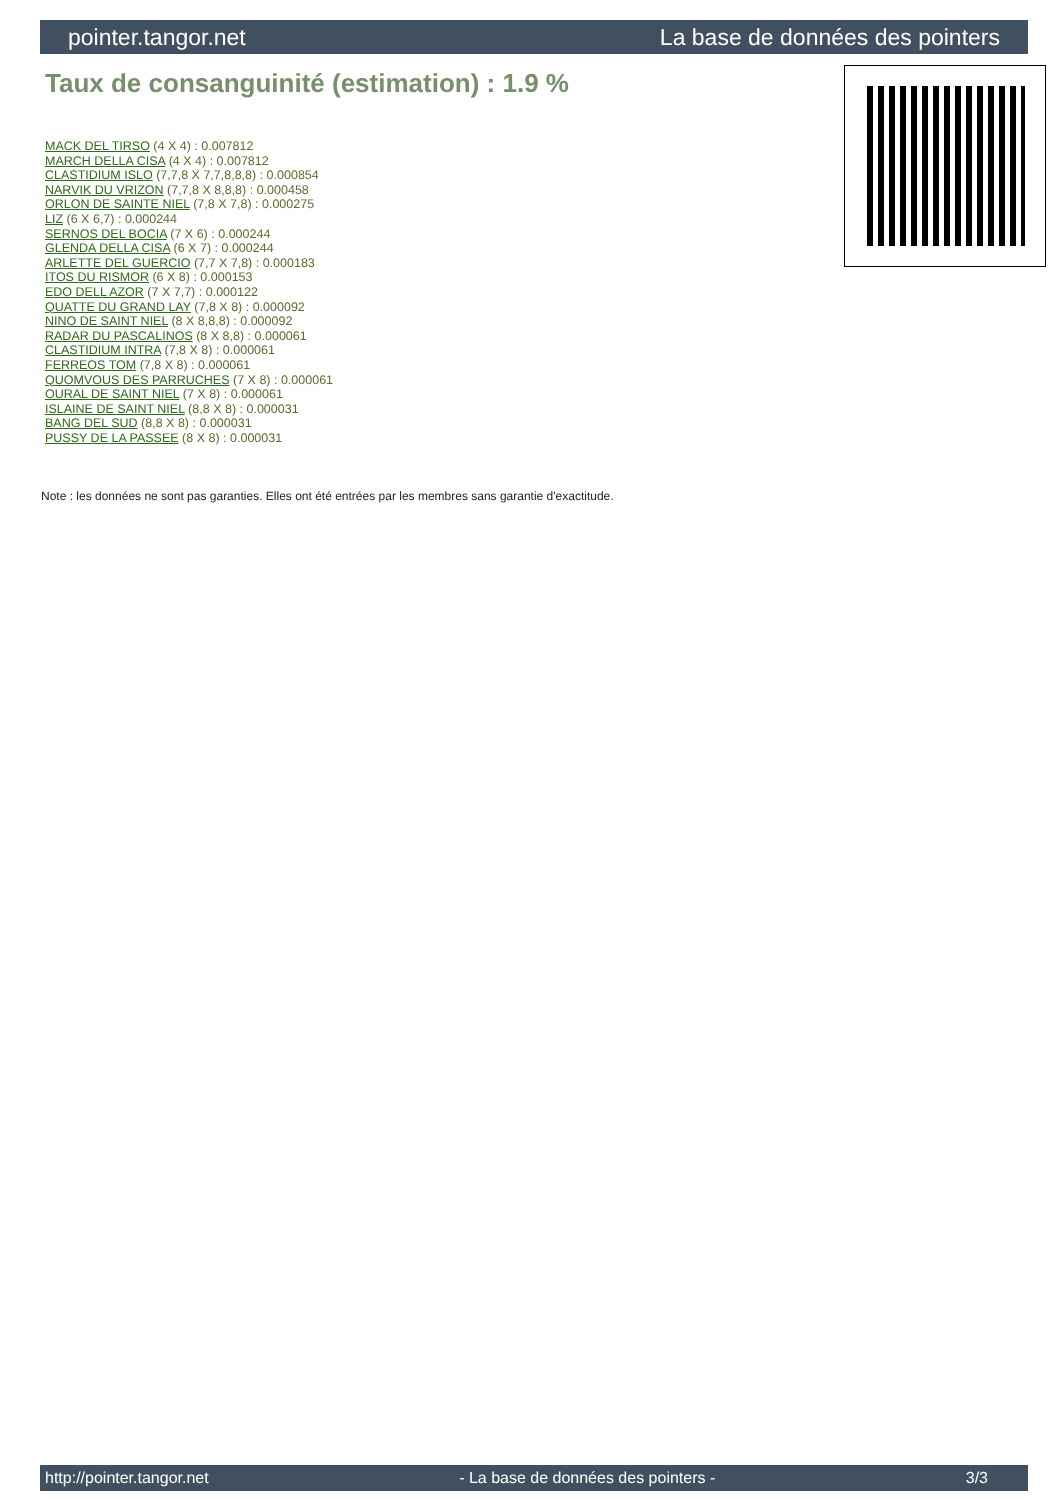pointer.tangor.net La base de données des pointers
Taux de consanguinité (estimation) : 1.9 %
MACK DEL TIRSO (4 X 4) : 0.007812
MARCH DELLA CISA (4 X 4) : 0.007812
CLASTIDIUM ISLO (7,7,8 X 7,7,8,8,8) : 0.000854
NARVIK DU VRIZON (7,7,8 X 8,8,8) : 0.000458
ORLON DE SAINTE NIEL (7,8 X 7,8) : 0.000275
LIZ (6 X 6,7) : 0.000244
SERNOS DEL BOCIA (7 X 6) : 0.000244
GLENDA DELLA CISA (6 X 7) : 0.000244
ARLETTE DEL GUERCIO (7,7 X 7,8) : 0.000183
ITOS DU RISMOR (6 X 8) : 0.000153
EDO DELL AZOR (7 X 7,7) : 0.000122
QUATTE DU GRAND LAY (7,8 X 8) : 0.000092
NINO DE SAINT NIEL (8 X 8,8,8) : 0.000092
RADAR DU PASCALINOS (8 X 8,8) : 0.000061
CLASTIDIUM INTRA (7,8 X 8) : 0.000061
FERREOS TOM (7,8 X 8) : 0.000061
QUOMVOUS DES PARRUCHES (7 X 8) : 0.000061
OURAL DE SAINT NIEL (7 X 8) : 0.000061
ISLAINE DE SAINT NIEL (8,8 X 8) : 0.000031
BANG DEL SUD (8,8 X 8) : 0.000031
PUSSY DE LA PASSEE (8 X 8) : 0.000031
Note : les données ne sont pas garanties. Elles ont été entrées par les membres sans garantie d'exactitude.
http://pointer.tangor.net - La base de données des pointers - 3/3